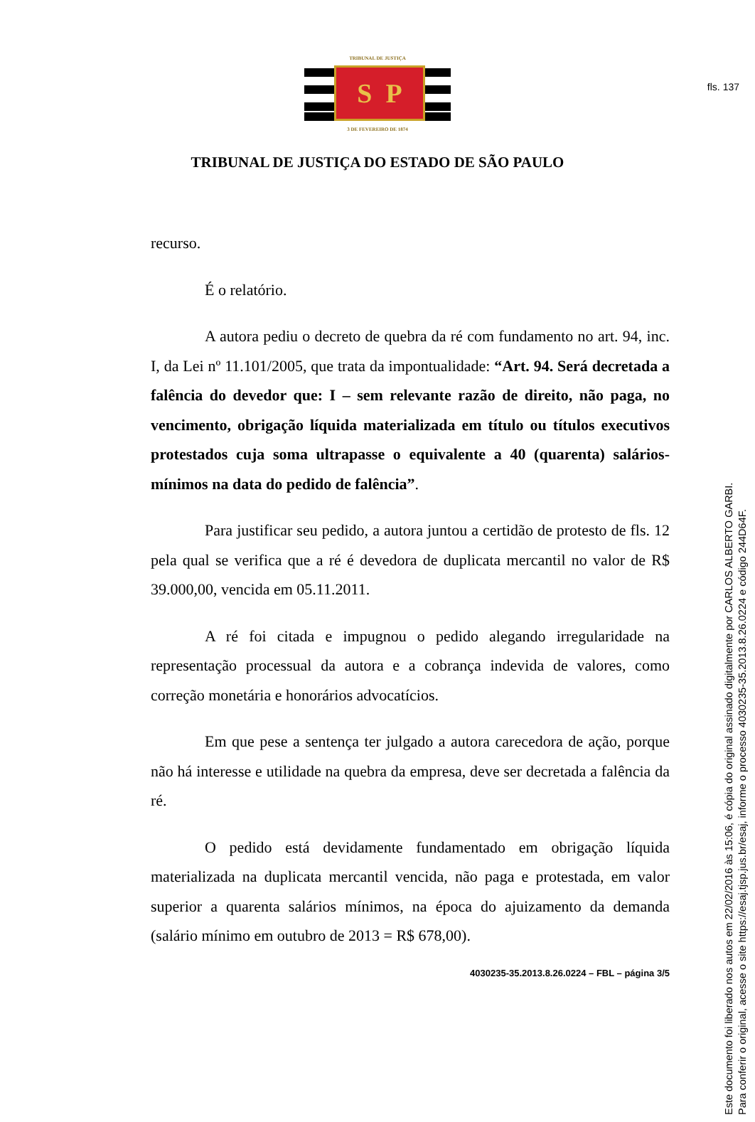fls. 137
TRIBUNAL DE JUSTIÇA
S P
3 DE FEVEREIRO DE 1874
TRIBUNAL DE JUSTIÇA DO ESTADO DE SÃO PAULO
recurso.
É o relatório.
A autora pediu o decreto de quebra da ré com fundamento no art. 94, inc. I, da Lei nº 11.101/2005, que trata da impontualidade: “Art. 94. Será decretada a falência do devedor que: I – sem relevante razão de direito, não paga, no vencimento, obrigação líquida materializada em título ou títulos executivos protestados cuja soma ultrapasse o equivalente a 40 (quarenta) salários-mínimos na data do pedido de falência”.
Para justificar seu pedido, a autora juntou a certidão de protesto de fls. 12 pela qual se verifica que a ré é devedora de duplicata mercantil no valor de R$ 39.000,00, vencida em 05.11.2011.
A ré foi citada e impugnou o pedido alegando irregularidade na representação processual da autora e a cobrança indevida de valores, como correção monetária e honorários advocatícios.
Em que pese a sentença ter julgado a autora carecedora de ação, porque não há interesse e utilidade na quebra da empresa, deve ser decretada a falência da ré.
O pedido está devidamente fundamentado em obrigação líquida materializada na duplicata mercantil vencida, não paga e protestada, em valor superior a quarenta salários mínimos, na época do ajuizamento da demanda (salário mínimo em outubro de 2013 = R$ 678,00).
4030235-35.2013.8.26.0224 – FBL – página 3/5
Este documento foi liberado nos autos em 22/02/2016 às 15:06, é cópia do original assinado digitalmente por CARLOS ALBERTO GARBI.
Para conferir o original, acesse o site https://esaj.tjsp.jus.br/esaj, informe o processo 4030235-35.2013.8.26.0224 e código 244D64F.